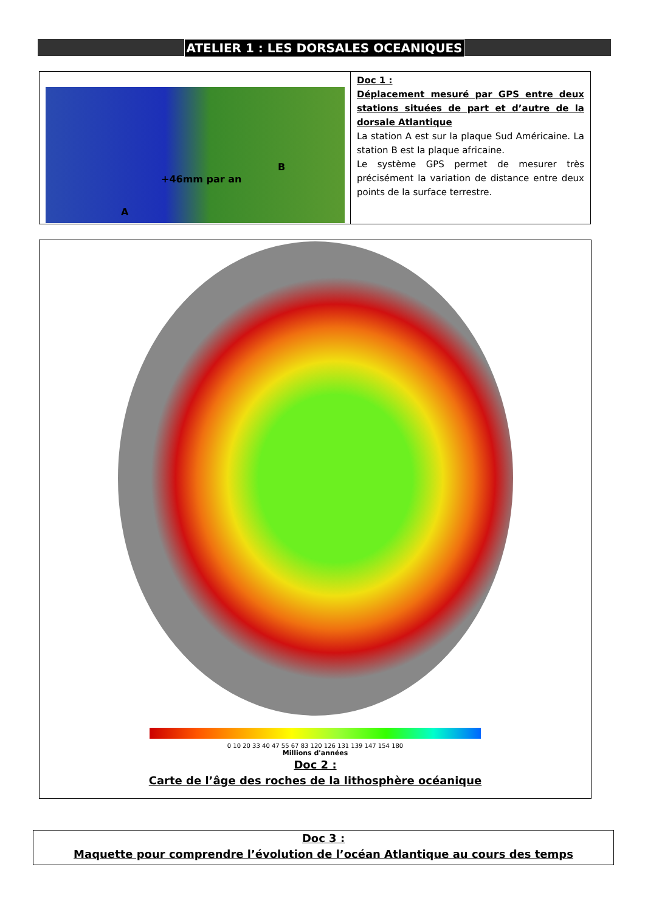ATELIER 1 : LES DORSALES OCEANIQUES
| +46mm par an B A | Doc 1 : Déplacement mesuré par GPS entre deux stations situées de part et d’autre de la dorsale Atlantique La station A est sur la plaque Sud Américaine. La station B est la plaque africaine. Le système GPS permet de mesurer très précisément la variation de distance entre deux points de la surface terrestre. |
0 10 20 33 40 47 55 67 83 120 126 131 139 147 154 180
Millions d'années
Doc 2 :
Carte de l’âge des roches de la lithosphère océanique
Doc 3 :
Maquette pour comprendre l’évolution de l’océan Atlantique au cours des temps